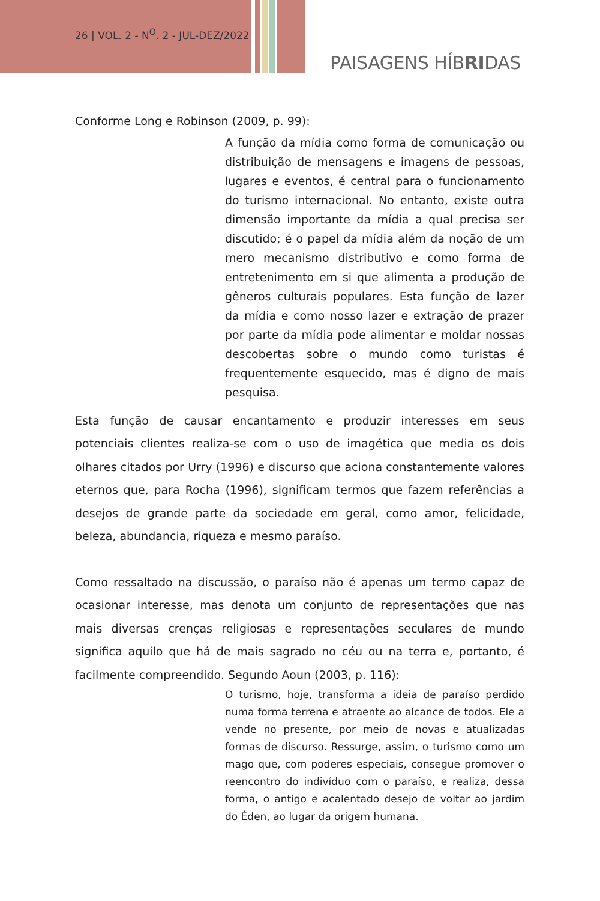26 | VOL. 2 - N<sup>O</sup>. 2 - JUL-DEZ/2022
PAISAGENS HÍBRIDAS
Conforme Long e Robinson (2009, p. 99):
A função da mídia como forma de comunicação ou distribuição de mensagens e imagens de pessoas, lugares e eventos, é central para o funcionamento do turismo internacional. No entanto, existe outra dimensão importante da mídia a qual precisa ser discutido; é o papel da mídia além da noção de um mero mecanismo distributivo e como forma de entretenimento em si que alimenta a produção de gêneros culturais populares. Esta função de lazer da mídia e como nosso lazer e extração de prazer por parte da mídia pode alimentar e moldar nossas descobertas sobre o mundo como turistas é frequentemente esquecido, mas é digno de mais pesquisa.
Esta função de causar encantamento e produzir interesses em seus potenciais clientes realiza-se com o uso de imagética que media os dois olhares citados por Urry (1996) e discurso que aciona constantemente valores eternos que, para Rocha (1996), significam termos que fazem referências a desejos de grande parte da sociedade em geral, como amor, felicidade, beleza, abundancia, riqueza e mesmo paraíso.
Como ressaltado na discussão, o paraíso não é apenas um termo capaz de ocasionar interesse, mas denota um conjunto de representações que nas mais diversas crenças religiosas e representações seculares de mundo significa aquilo que há de mais sagrado no céu ou na terra e, portanto, é facilmente compreendido. Segundo Aoun (2003, p. 116):
O turismo, hoje, transforma a ideia de paraíso perdido numa forma terrena e atraente ao alcance de todos. Ele a vende no presente, por meio de novas e atualizadas formas de discurso. Ressurge, assim, o turismo como um mago que, com poderes especiais, consegue promover o reencontro do indivíduo com o paraíso, e realiza, dessa forma, o antigo e acalentado desejo de voltar ao jardim do Éden, ao lugar da origem humana.